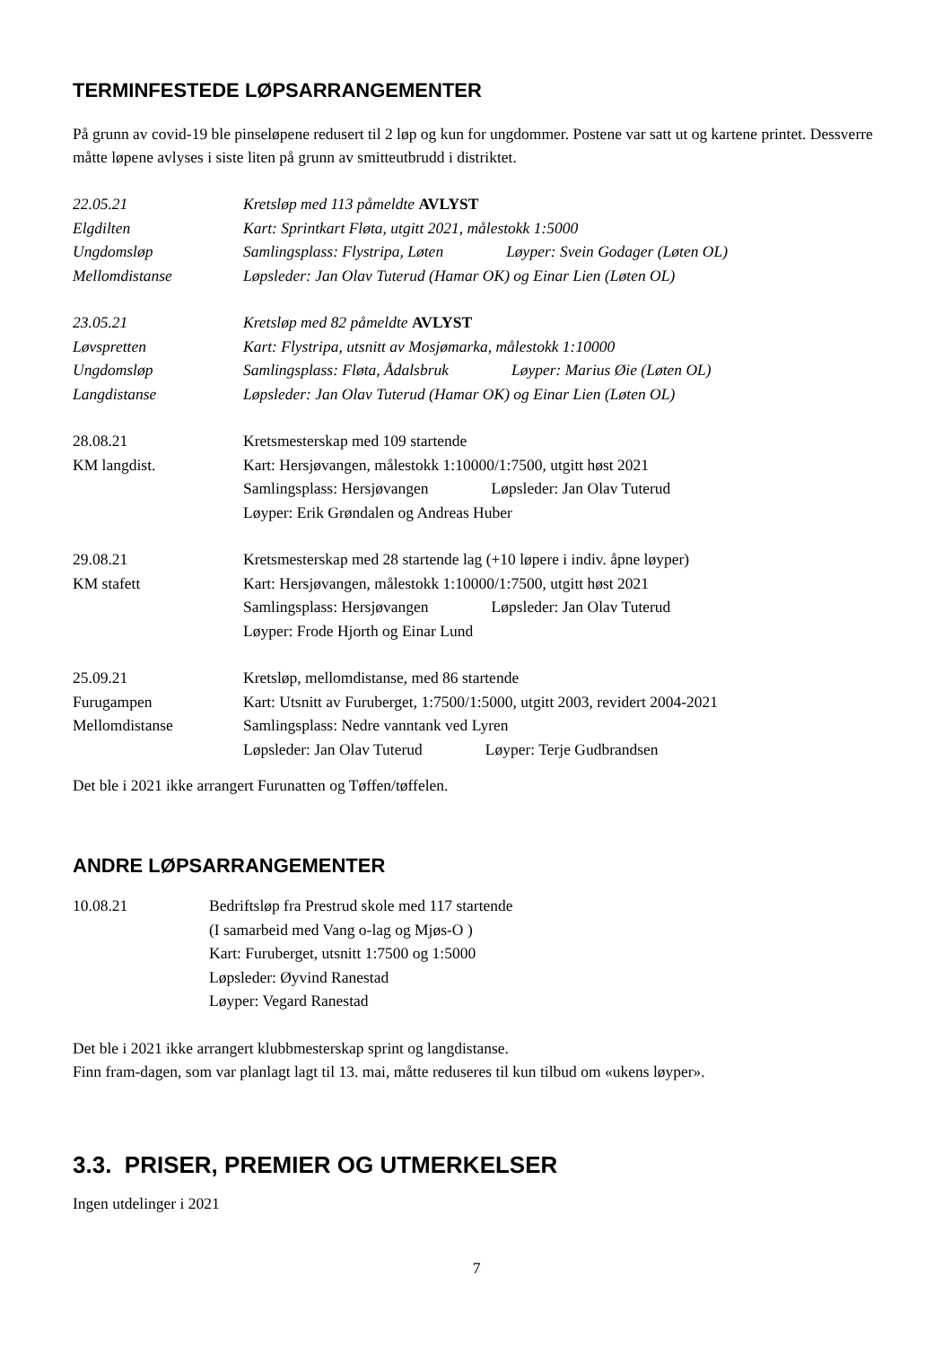TERMINFESTEDE LØPSARRANGEMENTER
På grunn av covid-19 ble pinseløpene redusert til 2 løp og kun for ungdommer. Postene var satt ut og kartene printet. Dessverre måtte løpene avlyses i siste liten på grunn av smitteutbrudd i distriktet.
22.05.21
Elgdilten
Ungdomsløp
Mellomdistanse
Kretsløp med 113 påmeldte AVLYST
Kart: Sprintkart Fløta, utgitt 2021, målestokk 1:5000
Samlingsplass: Flystripa, Løten Løyper: Svein Godager (Løten OL)
Løpsleder: Jan Olav Tuterud (Hamar OK) og Einar Lien (Løten OL)
23.05.21
Løvspretten
Ungdomsløp
Langdistanse
Kretsløp med 82 påmeldte AVLYST
Kart: Flystripa, utsnitt av Mosjømarka, målestokk 1:10000
Samlingsplass: Fløta, Ådalsbruk Løyper: Marius Øie (Løten OL)
Løpsleder: Jan Olav Tuterud (Hamar OK) og Einar Lien (Løten OL)
28.08.21
KM langdist.
Kretsmesterskap med 109 startende
Kart: Hersjøvangen, målestokk 1:10000/1:7500, utgitt høst 2021
Samlingsplass: Hersjøvangen Løpsleder: Jan Olav Tuterud
Løyper: Erik Grøndalen og Andreas Huber
29.08.21
KM stafett
Kretsmesterskap med 28 startende lag (+10 løpere i indiv. åpne løyper)
Kart: Hersjøvangen, målestokk 1:10000/1:7500, utgitt høst 2021
Samlingsplass: Hersjøvangen Løpsleder: Jan Olav Tuterud
Løyper: Frode Hjorth og Einar Lund
25.09.21
Furugampen
Mellomdistanse
Kretsløp, mellomdistanse, med 86 startende
Kart: Utsnitt av Furuberget, 1:7500/1:5000, utgitt 2003, revidert 2004-2021
Samlingsplass: Nedre vanntank ved Lyren
Løpsleder: Jan Olav Tuterud Løyper: Terje Gudbrandsen
Det ble i 2021 ikke arrangert Furunatten og Tøffen/tøffelen.
ANDRE LØPSARRANGEMENTER
10.08.21
Bedriftsløp fra Prestrud skole med 117 startende
(I samarbeid med Vang o-lag og Mjøs-O )
Kart: Furuberget, utsnitt 1:7500 og 1:5000
Løpsleder: Øyvind Ranestad
Løyper: Vegard Ranestad
Det ble i 2021 ikke arrangert klubbmesterskap sprint og langdistanse.
Finn fram-dagen, som var planlagt lagt til 13. mai, måtte reduseres til kun tilbud om «ukens løyper».
3.3. PRISER, PREMIER OG UTMERKELSER
Ingen utdelinger i 2021
7